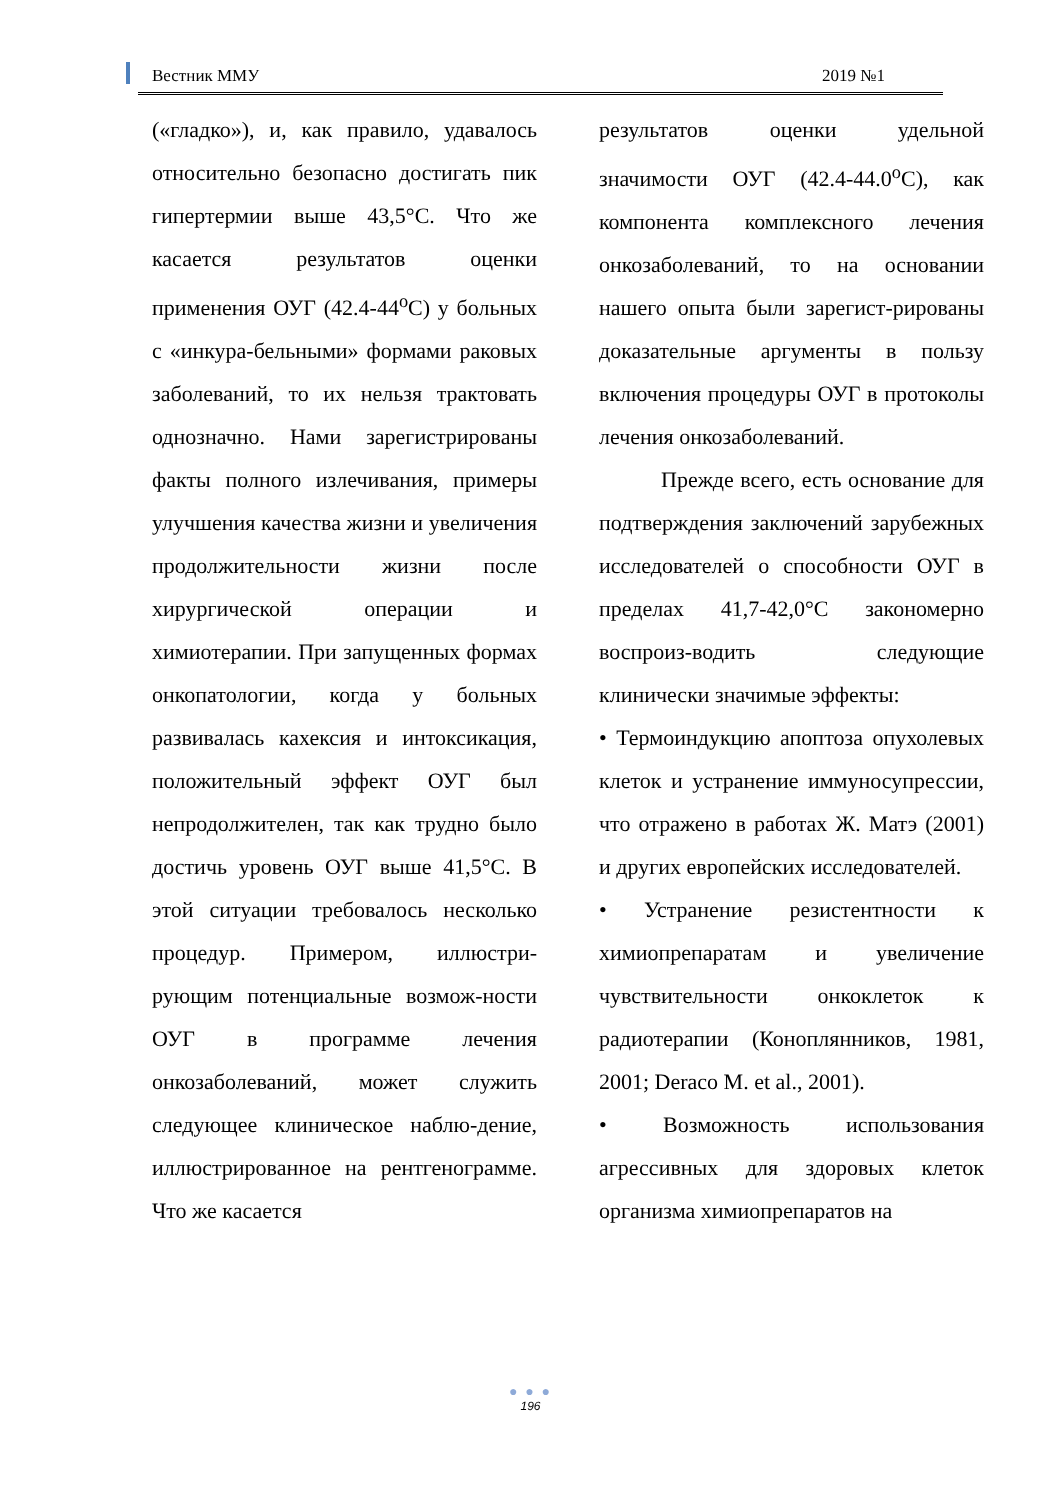Вестник ММУ 2019 №1
(«гладко»), и, как правило, удавалось относительно безопасно достигать пик гипертермии выше 43,5°С. Что же касается результатов оценки применения ОУГ (42.4-44<sup>о</sup>С) у больных с «инкура-бельными» формами раковых заболеваний, то их нельзя трактовать однозначно. Нами зарегистрированы факты полного излечивания, примеры улучшения качества жизни и увеличения продолжительности жизни после хирургической операции и химиотерапии. При запущенных формах онкопатологии, когда у больных развивалась кахексия и интоксикация, положительный эффект ОУГ был непродолжителен, так как трудно было достичь уровень ОУГ выше 41,5°С. В этой ситуации требовалось несколько процедур. Примером, иллюстри-рующим потенциальные возмож-ности ОУГ в программе лечения онкозаболеваний, может служить следующее клиническое наблю-дение, иллюстрированное на рентгенограмме. Что же касается
результатов оценки удельной значимости ОУГ (42.4-44.0<sup>о</sup>С), как компонента комплексного лечения онкозаболеваний, то на основании нашего опыта были зарегист-рированы доказательные аргументы в пользу включения процедуры ОУГ в протоколы лечения онкозаболеваний.
Прежде всего, есть основание для подтверждения заключений зарубежных исследователей о способности ОУГ в пределах 41,7-42,0°С закономерно воспроиз-водить следующие клинически значимые эффекты:
• Термоиндукцию апоптоза опухолевых клеток и устранение иммуносупрессии, что отражено в работах Ж. Матэ (2001) и других европейских исследователей.
• Устранение резистентности к химиопрепаратам и увеличение чувствительности онкоклеток к радиотерапии (Коноплянников, 1981, 2001; Deraco M. et al., 2001).
• Возможность использования агрессивных для здоровых клеток организма химиопрепаратов на
● ● ●
196